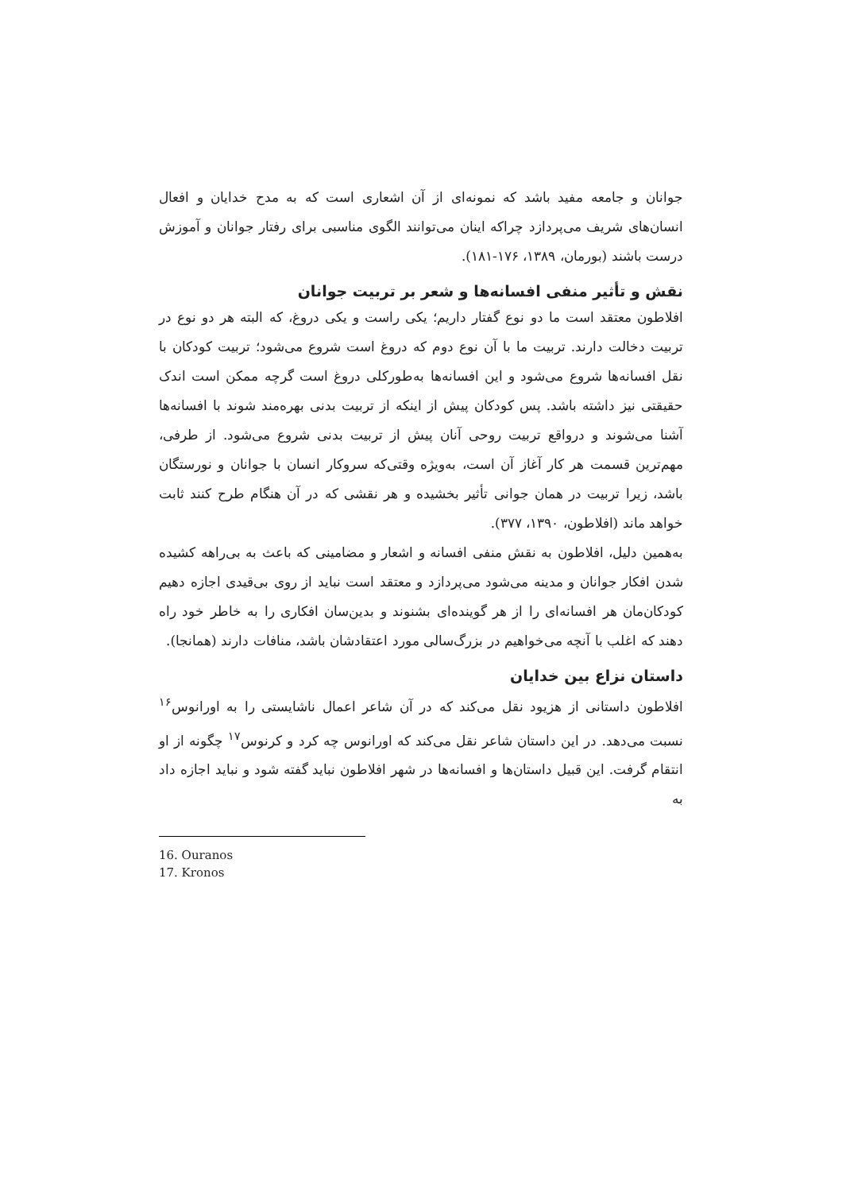جوانان و جامعه مفید باشد که نمونه‌ای از آن اشعاری است که به مدح خدایان و افعال انسان‌های شریف می‌پردازد چراکه اینان می‌توانند الگوی مناسبی برای رفتار جوانان و آموزش درست باشند (بورمان، ۱۳۸۹، ۱۷۶-۱۸۱).
نقش و تأثیر منفی افسانه‌ها و شعر بر تربیت جوانان
افلاطون معتقد است ما دو نوع گفتار داریم؛ یکی راست و یکی دروغ، که البته هر دو نوع در تربیت دخالت دارند. تربیت ما با آن نوع دوم که دروغ است شروع می‌شود؛ تربیت کودکان با نقل افسانه‌ها شروع می‌شود و این افسانه‌ها به‌طورکلی دروغ است گرچه ممکن است اندک حقیقتی نیز داشته باشد. پس کودکان پیش از اینکه از تربیت بدنی بهره‌مند شوند با افسانه‌ها آشنا می‌شوند و درواقع تربیت روحی آنان پیش از تربیت بدنی شروع می‌شود. از طرفی، مهم‌ترین قسمت هر کار آغاز آن است، به‌ویژه وقتی‌که سروکار انسان با جوانان و نورستگان باشد، زیرا تربیت در همان جوانی تأثیر بخشیده و هر نقشی که در آن هنگام طرح کنند ثابت خواهد ماند (افلاطون، ۱۳۹۰، ۳۷۷).
به‌همین دلیل، افلاطون به نقش منفی افسانه و اشعار و مضامینی که باعث به بی‌راهه کشیده شدن افکار جوانان و مدینه می‌شود می‌پردازد و معتقد است نباید از روی بی‌قیدی اجازه دهیم کودکان‌مان هر افسانه‌ای را از هر گوینده‌ای بشنوند و بدین‌سان افکاری را به خاطر خود راه دهند که اغلب با آنچه می‌خواهیم در بزرگ‌سالی مورد اعتقادشان باشد، منافات دارند (همانجا).
داستان نزاع بین خدایان
افلاطون داستانی از هزیود نقل می‌کند که در آن شاعر اعمال ناشایستی را به اورانوس<sup>۱۶</sup> نسبت می‌دهد. در این داستان شاعر نقل می‌کند که اورانوس چه کرد و کرنوس<sup>۱۷</sup> چگونه از او انتقام گرفت. این قبیل داستان‌ها و افسانه‌ها در شهر افلاطون نباید گفته شود و نباید اجازه داد به
16. Ouranos
17. Kronos